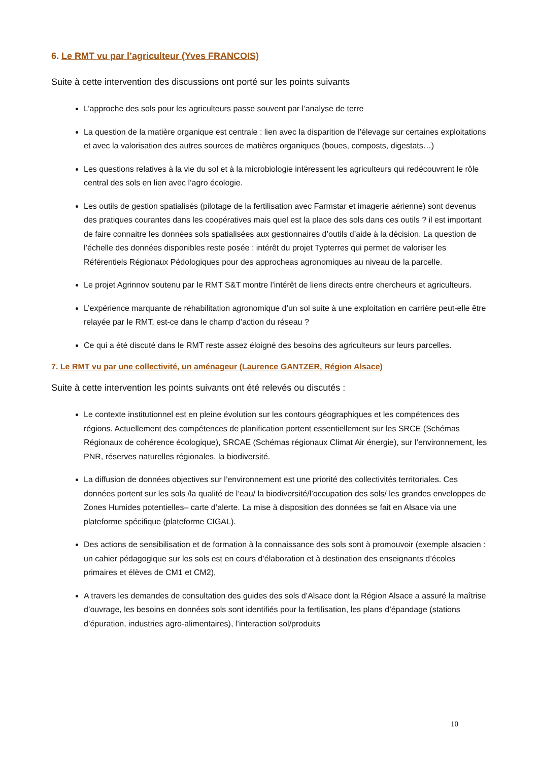6. Le RMT vu par l’agriculteur (Yves FRANCOIS)
Suite à cette intervention des discussions ont porté sur les points suivants
L’approche des sols pour les agriculteurs passe souvent par l’analyse de terre
La question de la matière organique est centrale : lien avec la disparition de l’élevage sur certaines exploitations et avec la valorisation des autres sources de matières organiques (boues, composts, digestats…)
Les questions relatives à la vie du sol et à la microbiologie intéressent les agriculteurs qui redécouvrent le rôle central des sols en lien avec l’agro écologie.
Les outils de gestion spatialisés (pilotage de la fertilisation avec Farmstar et imagerie aérienne) sont devenus des pratiques courantes dans les coopératives mais quel est la place des sols dans ces outils ? il est important de faire connaitre les données sols spatialisées aux gestionnaires d’outils d’aide à la décision. La question de l’échelle des données disponibles reste posée : intérêt du projet Typterres qui permet de valoriser les Référentiels Régionaux Pédologiques pour des approcheas agronomiques au niveau de la parcelle.
Le projet Agrinnov soutenu par le RMT S&T montre l’intérêt de liens directs entre chercheurs et agriculteurs.
L’expérience marquante de réhabilitation agronomique d’un sol suite à une exploitation en carrière peut-elle être relayée par le RMT, est-ce dans le champ d’action du réseau ?
Ce qui a été discuté dans le RMT reste assez éloigné des besoins des agriculteurs sur leurs parcelles.
7. Le RMT vu par une collectivité, un aménageur (Laurence GANTZER, Région Alsace)
Suite à cette intervention les points suivants ont été relevés ou discutés :
Le contexte institutionnel est en pleine évolution sur les contours géographiques et les compétences des régions. Actuellement des compétences de planification portent essentiellement sur les SRCE (Schémas Régionaux de cohérence écologique), SRCAE (Schémas régionaux Climat Air énergie), sur l’environnement, les PNR, réserves naturelles régionales, la biodiversité.
La diffusion de données objectives sur l’environnement est une priorité des collectivités territoriales. Ces données portent sur les sols /la qualité de l’eau/ la biodiversité/l’occupation des sols/ les grandes enveloppes de Zones Humides potentielles– carte d’alerte. La mise à disposition des données se fait en Alsace via une plateforme spécifique (plateforme CIGAL).
Des actions de sensibilisation et de formation à la connaissance des sols sont à promouvoir (exemple alsacien : un cahier pédagogique sur les sols est en cours d’élaboration et à destination des enseignants d’écoles primaires et élèves de CM1 et CM2),
A travers les demandes de consultation des guides des sols d’Alsace dont la Région Alsace a assuré la maîtrise d’ouvrage, les besoins en données sols sont identifiés pour la fertilisation, les plans d’épandage (stations d’épuration, industries agro-alimentaires), l’interaction sol/produits
10